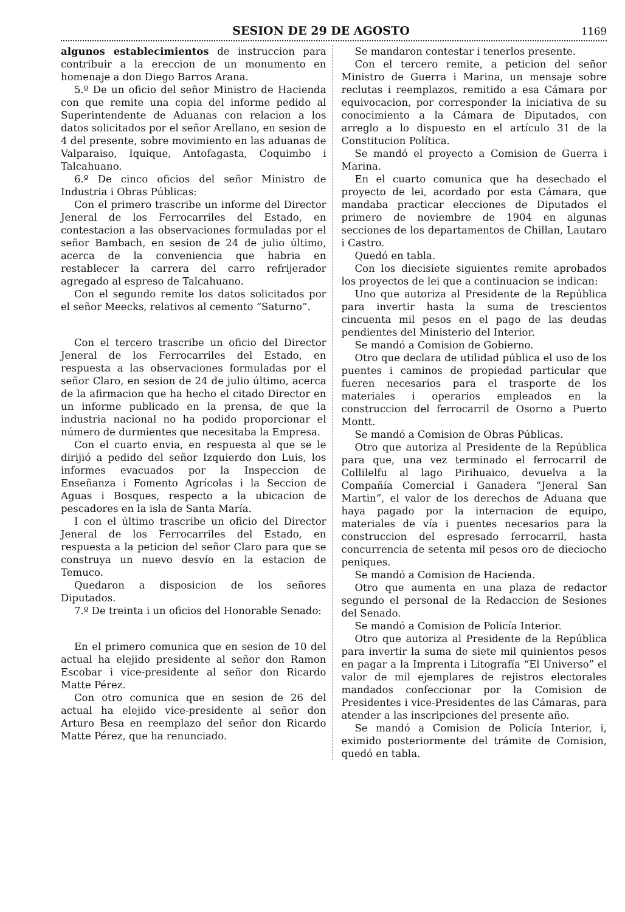SESION DE 29 DE AGOSTO 1169
algunos establecimientos de instruccion para contribuir a la ereccion de un monumento en homenaje a don Diego Barros Arana.
5.º De un oficio del señor Ministro de Hacienda con que remite una copia del informe pedido al Superintendente de Aduanas con relacion a los datos solicitados por el señor Arellano, en sesion de 4 del presente, sobre movimiento en las aduanas de Valparaiso, Iquique, Antofagasta, Coquimbo i Talcahuano.
6.º De cinco oficios del señor Ministro de Industria i Obras Públicas:
Con el primero trascribe un informe del Director Jeneral de los Ferrocarriles del Estado, en contestacion a las observaciones formuladas por el señor Bambach, en sesion de 24 de julio último, acerca de la conveniencia que habria en restablecer la carrera del carro refrijerador agregado al espreso de Talcahuano.
Con el segundo remite los datos solicitados por el señor Meecks, relativos al cemento “Saturno”.
Con el tercero trascribe un oficio del Director Jeneral de los Ferrocarriles del Estado, en respuesta a las observaciones formuladas por el señor Claro, en sesion de 24 de julio último, acerca de la afirmacion que ha hecho el citado Director en un informe publicado en la prensa, de que la industria nacional no ha podido proporcionar el número de durmientes que necesitaba la Empresa.
Con el cuarto envia, en respuesta al que se le dirijió a pedido del señor Izquierdo don Luis, los informes evacuados por la Inspeccion de Enseñanza i Fomento Agrícolas i la Seccion de Aguas i Bosques, respecto a la ubicacion de pescadores en la isla de Santa María.
I con el último trascribe un oficio del Director Jeneral de los Ferrocarriles del Estado, en respuesta a la peticion del señor Claro para que se construya un nuevo desvío en la estacion de Temuco.
Quedaron a disposicion de los señores Diputados.
7.º De treinta i un oficios del Honorable Senado:
En el primero comunica que en sesion de 10 del actual ha elejido presidente al señor don Ramon Escobar i vice-presidente al señor don Ricardo Matte Pérez.
Con otro comunica que en sesion de 26 del actual ha elejido vice-presidente al señor don Arturo Besa en reemplazo del señor don Ricardo Matte Pérez, que ha renunciado.
Se mandaron contestar i tenerlos presente.
Con el tercero remite, a peticion del señor Ministro de Guerra i Marina, un mensaje sobre reclutas i reemplazos, remitido a esa Cámara por equivocacion, por corresponder la iniciativa de su conocimiento a la Cámara de Diputados, con arreglo a lo dispuesto en el artículo 31 de la Constitucion Política.
Se mandó el proyecto a Comision de Guerra i Marina.
En el cuarto comunica que ha desechado el proyecto de lei, acordado por esta Cámara, que mandaba practicar elecciones de Diputados el primero de noviembre de 1904 en algunas secciones de los departamentos de Chillan, Lautaro i Castro.
Quedó en tabla.
Con los diecisiete siguientes remite aprobados los proyectos de lei que a continuacion se indican:
Uno que autoriza al Presidente de la República para invertir hasta la suma de trescientos cincuenta mil pesos en el pago de las deudas pendientes del Ministerio del Interior.
Se mandó a Comision de Gobierno.
Otro que declara de utilidad pública el uso de los puentes i caminos de propiedad particular que fueren necesarios para el trasporte de los materiales i operarios empleados en la construccion del ferrocarril de Osorno a Puerto Montt.
Se mandó a Comision de Obras Públicas.
Otro que autoriza al Presidente de la República para que, una vez terminado el ferrocarril de Collilelfu al lago Pirihuaico, devuelva a la Compañía Comercial i Ganadera “Jeneral San Martin”, el valor de los derechos de Aduana que haya pagado por la internacion de equipo, materiales de vía i puentes necesarios para la construccion del espresado ferrocarril, hasta concurrencia de setenta mil pesos oro de dieciocho peniques.
Se mandó a Comision de Hacienda.
Otro que aumenta en una plaza de redactor segundo el personal de la Redaccion de Sesiones del Senado.
Se mandó a Comision de Policía Interior.
Otro que autoriza al Presidente de la República para invertir la suma de siete mil quinientos pesos en pagar a la Imprenta i Litografía “El Universo” el valor de mil ejemplares de rejistros electorales mandados confeccionar por la Comision de Presidentes i vice-Presidentes de las Cámaras, para atender a las inscripciones del presente año.
Se mandó a Comision de Policía Interior, i, eximido posteriormente del trámite de Comision, quedó en tabla.